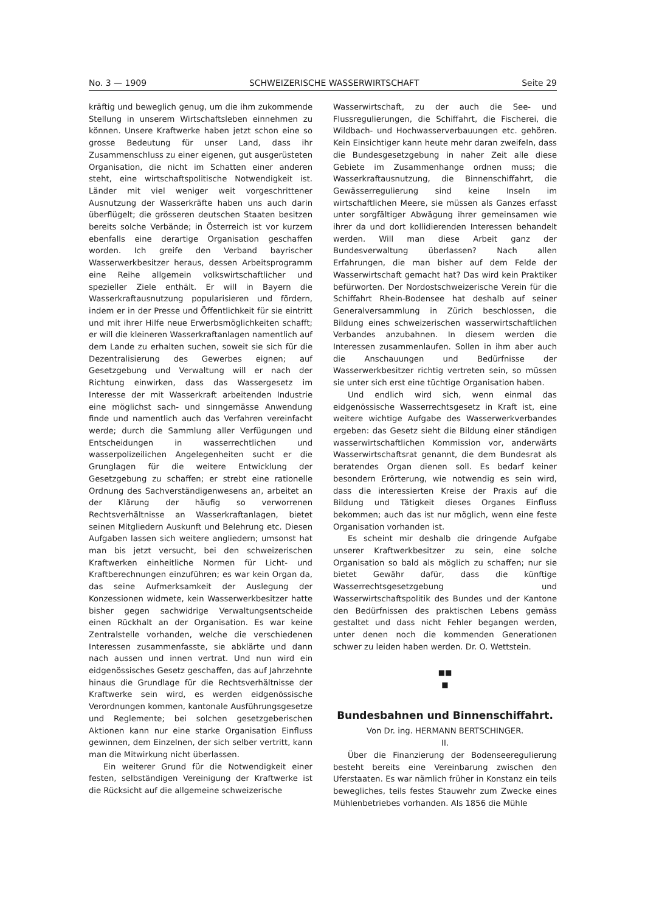No. 3 — 1909 SCHWEIZERISCHE WASSERWIRTSCHAFT Seite 29
kräftig und beweglich genug, um die ihm zukommende Stellung in unserem Wirtschaftsleben einnehmen zu können. Unsere Kraftwerke haben jetzt schon eine so grosse Bedeutung für unser Land, dass ihr Zusammenschluss zu einer eigenen, gut ausgerüsteten Organisation, die nicht im Schatten einer anderen steht, eine wirtschaftspolitische Notwendigkeit ist. Länder mit viel weniger weit vorgeschrittener Ausnutzung der Wasserkräfte haben uns auch darin überflügelt; die grösseren deutschen Staaten besitzen bereits solche Verbände; in Österreich ist vor kurzem ebenfalls eine derartige Organisation geschaffen worden. Ich greife den Verband bayrischer Wasserwerkbesitzer heraus, dessen Arbeitsprogramm eine Reihe allgemein volkswirtschaftlicher und spezieller Ziele enthält. Er will in Bayern die Wasserkraftausnutzung popularisieren und fördern, indem er in der Presse und Öffentlichkeit für sie eintritt und mit ihrer Hilfe neue Erwerbsmöglichkeiten schafft; er will die kleineren Wasserkraftanlagen namentlich auf dem Lande zu erhalten suchen, soweit sie sich für die Dezentralisierung des Gewerbes eignen; auf Gesetzgebung und Verwaltung will er nach der Richtung einwirken, dass das Wassergesetz im Interesse der mit Wasserkraft arbeitenden Industrie eine möglichst sach- und sinngemässe Anwendung finde und namentlich auch das Verfahren vereinfacht werde; durch die Sammlung aller Verfügungen und Entscheidungen in wasserrechtlichen und wasserpolizeilichen Angelegenheiten sucht er die Grunglagen für die weitere Entwicklung der Gesetzgebung zu schaffen; er strebt eine rationelle Ordnung des Sachverständigenwesens an, arbeitet an der Klärung der häufig so verworrenen Rechtsverhältnisse an Wasserkraftanlagen, bietet seinen Mitgliedern Auskunft und Belehrung etc. Diesen Aufgaben lassen sich weitere angliedern; umsonst hat man bis jetzt versucht, bei den schweizerischen Kraftwerken einheitliche Normen für Licht- und Kraftberechnungen einzuführen; es war kein Organ da, das seine Aufmerksamkeit der Auslegung der Konzessionen widmete, kein Wasserwerkbesitzer hatte bisher gegen sachwidrige Verwaltungsentscheide einen Rückhalt an der Organisation. Es war keine Zentralstelle vorhanden, welche die verschiedenen Interessen zusammenfasste, sie abklärte und dann nach aussen und innen vertrat. Und nun wird ein eidgenössisches Gesetz geschaffen, das auf Jahrzehnte hinaus die Grundlage für die Rechtsverhältnisse der Kraftwerke sein wird, es werden eidgenössische Verordnungen kommen, kantonale Ausführungsgesetze und Reglemente; bei solchen gesetzgeberischen Aktionen kann nur eine starke Organisation Einfluss gewinnen, dem Einzelnen, der sich selber vertritt, kann man die Mitwirkung nicht überlassen.
Ein weiterer Grund für die Notwendigkeit einer festen, selbständigen Vereinigung der Kraftwerke ist die Rücksicht auf die allgemeine schweizerische
Wasserwirtschaft, zu der auch die See- und Flussregulierungen, die Schiffahrt, die Fischerei, die Wildbach- und Hochwasserverbauungen etc. gehören. Kein Einsichtiger kann heute mehr daran zweifeln, dass die Bundesgesetzgebung in naher Zeit alle diese Gebiete im Zusammenhange ordnen muss; die Wasserkraftausnutzung, die Binnenschiffahrt, die Gewässerregulierung sind keine Inseln im wirtschaftlichen Meere, sie müssen als Ganzes erfasst unter sorgfältiger Abwägung ihrer gemeinsamen wie ihrer da und dort kollidierenden Interessen behandelt werden. Will man diese Arbeit ganz der Bundesverwaltung überlassen? Nach allen Erfahrungen, die man bisher auf dem Felde der Wasserwirtschaft gemacht hat? Das wird kein Praktiker befürworten. Der Nordostschweizerische Verein für die Schiffahrt Rhein-Bodensee hat deshalb auf seiner Generalversammlung in Zürich beschlossen, die Bildung eines schweizerischen wasserwirtschaftlichen Verbandes anzubahnen. In diesem werden die Interessen zusammenlaufen. Sollen in ihm aber auch die Anschauungen und Bedürfnisse der Wasserwerkbesitzer richtig vertreten sein, so müssen sie unter sich erst eine tüchtige Organisation haben.
Und endlich wird sich, wenn einmal das eidgenössische Wasserrechtsgesetz in Kraft ist, eine weitere wichtige Aufgabe des Wasserwerkverbandes ergeben: das Gesetz sieht die Bildung einer ständigen wasserwirtschaftlichen Kommission vor, anderwärts Wasserwirtschaftsrat genannt, die dem Bundesrat als beratendes Organ dienen soll. Es bedarf keiner besondern Erörterung, wie notwendig es sein wird, dass die interessierten Kreise der Praxis auf die Bildung und Tätigkeit dieses Organes Einfluss bekommen; auch das ist nur möglich, wenn eine feste Organisation vorhanden ist.
Es scheint mir deshalb die dringende Aufgabe unserer Kraftwerkbesitzer zu sein, eine solche Organisation so bald als möglich zu schaffen; nur sie bietet Gewähr dafür, dass die künftige Wasserrechtsgesetzgebung und Wasserwirtschaftspolitik des Bundes und der Kantone den Bedürfnissen des praktischen Lebens gemäss gestaltet und dass nicht Fehler begangen werden, unter denen noch die kommenden Generationen schwer zu leiden haben werden. Dr. O. Wettstein.
■■
■
Bundesbahnen und Binnenschiffahrt.
Von Dr. ing. HERMANN BERTSCHINGER.
II.
Über die Finanzierung der Bodenseeregulierung besteht bereits eine Vereinbarung zwischen den Uferstaaten. Es war nämlich früher in Konstanz ein teils bewegliches, teils festes Stauwehr zum Zwecke eines Mühlenbetriebes vorhanden. Als 1856 die Mühle